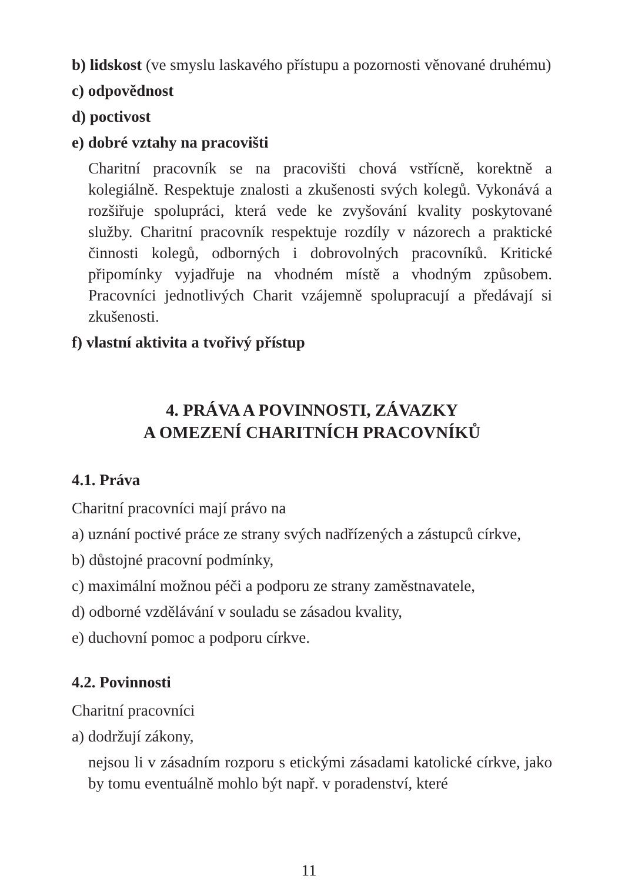b) lidskost (ve smyslu laskavého přístupu a pozornosti věnované druhému)
c) odpovědnost
d) poctivost
e) dobré vztahy na pracovišti
Charitní pracovník se na pracovišti chová vstřícně, korektně a kolegiálně. Respektuje znalosti a zkušenosti svých kolegů. Vykonává a rozšiřuje spolupráci, která vede ke zvyšování kvality poskytované služby. Charitní pracovník respektuje rozdíly v názorech a praktické činnosti kolegů, odborných i dobrovolných pracovníků. Kritické připomínky vyjadřuje na vhodném místě a vhodným způsobem. Pracovníci jednotlivých Charit vzájemně spolupracují a předávají si zkušenosti.
f) vlastní aktivita a tvořivý přístup
4. PRÁVA A POVINNOSTI, ZÁVAZKY
A OMEZENÍ CHARITNÍCH PRACOVNÍKŮ
4.1. Práva
Charitní pracovníci mají právo na
a) uznání poctivé práce ze strany svých nadřízených a zástupců církve,
b) důstojné pracovní podmínky,
c) maximální možnou péči a podporu ze strany zaměstnavatele,
d) odborné vzdělávání v souladu se zásadou kvality,
e) duchovní pomoc a podporu církve.
4.2. Povinnosti
Charitní pracovníci
a) dodržují zákony,
nejsou li v zásadním rozporu s etickými zásadami katolické církve, jako by tomu eventuálně mohlo být např. v poradenství, které
11